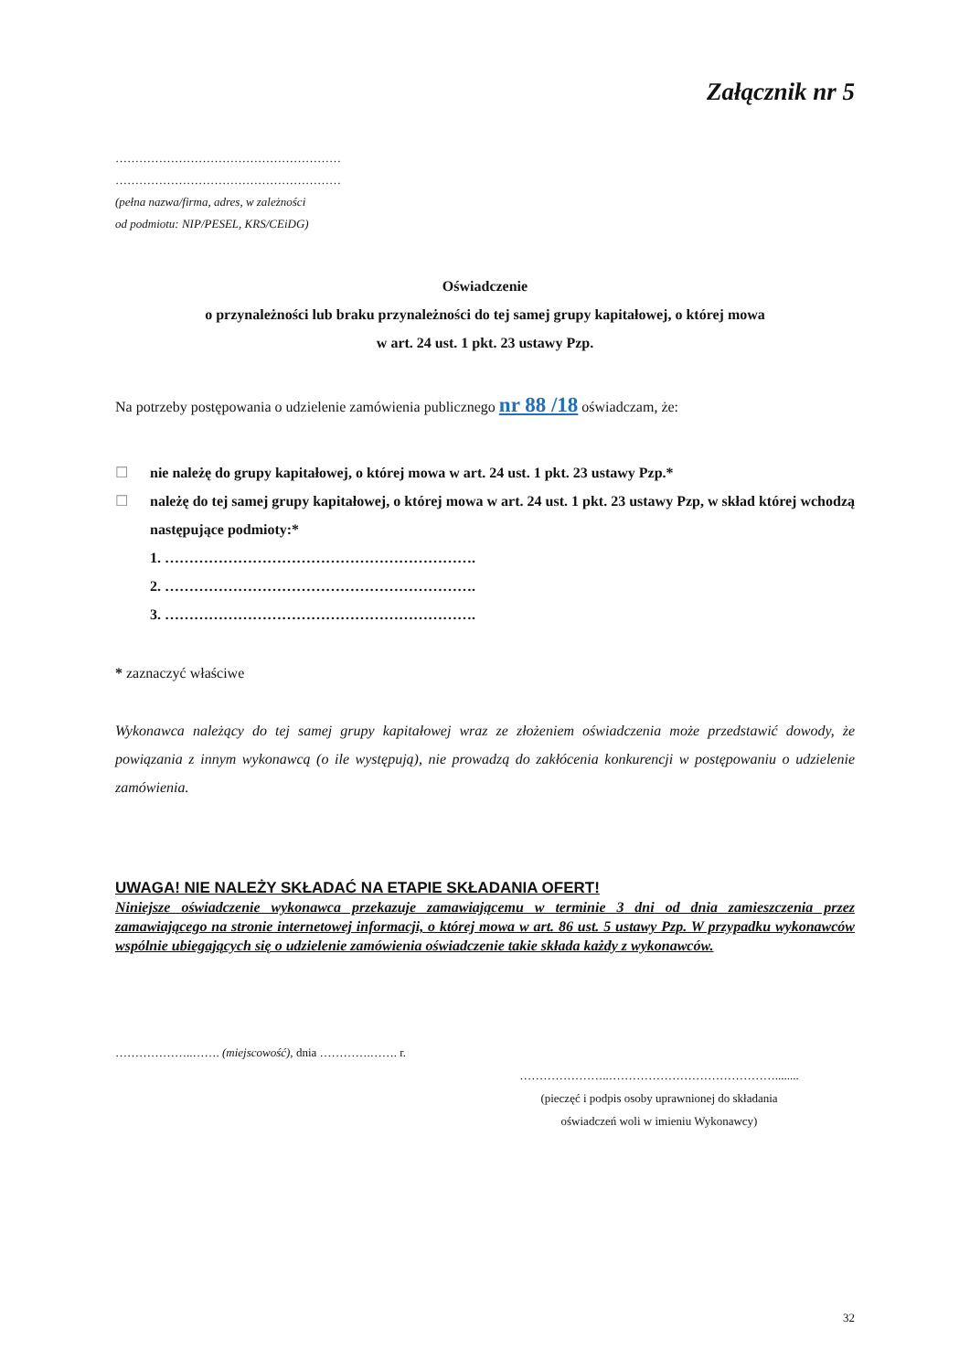Załącznik nr 5
…………………………………………………
…………………………………………………
(pełna nazwa/firma, adres, w zależności
od podmiotu: NIP/PESEL, KRS/CEiDG)
Oświadczenie
o przynależności lub braku przynależności do tej samej grupy kapitałowej, o której mowa
w art. 24 ust. 1 pkt. 23 ustawy Pzp.
Na potrzeby postępowania o udzielenie zamówienia publicznego nr 88 /18 oświadczam, że:
☐ nie należę do grupy kapitałowej, o której mowa w art. 24 ust. 1 pkt. 23 ustawy Pzp.*
☐ należę do tej samej grupy kapitałowej, o której mowa w art. 24 ust. 1 pkt. 23 ustawy Pzp, w skład której wchodzą następujące podmioty:*
1. ……………………………………………………….
2. ……………………………………………………….
3. ……………………………………………………….
* zaznaczyć właściwe
Wykonawca należący do tej samej grupy kapitałowej wraz ze złożeniem oświadczenia może przedstawić dowody, że powiązania z innym wykonawcą (o ile występują), nie prowadzą do zakłócenia konkurencji w postępowaniu o udzielenie zamówienia.
UWAGA! NIE NALEŻY SKŁADAĆ NA ETAPIE SKŁADANIA OFERT!
Niniejsze oświadczenie wykonawca przekazuje zamawiającemu w terminie 3 dni od dnia zamieszczenia przez zamawiającego na stronie internetowej informacji, o której mowa w art. 86 ust. 5 ustawy Pzp. W przypadku wykonawców wspólnie ubiegających się o udzielenie zamówienia oświadczenie takie składa każdy z wykonawców.
………………..……. (miejscowość), dnia ………….……. r.
…………………..……………………………………........
(pieczęć i podpis osoby uprawnionej do składania
oświadczeń woli w imieniu Wykonawcy)
32